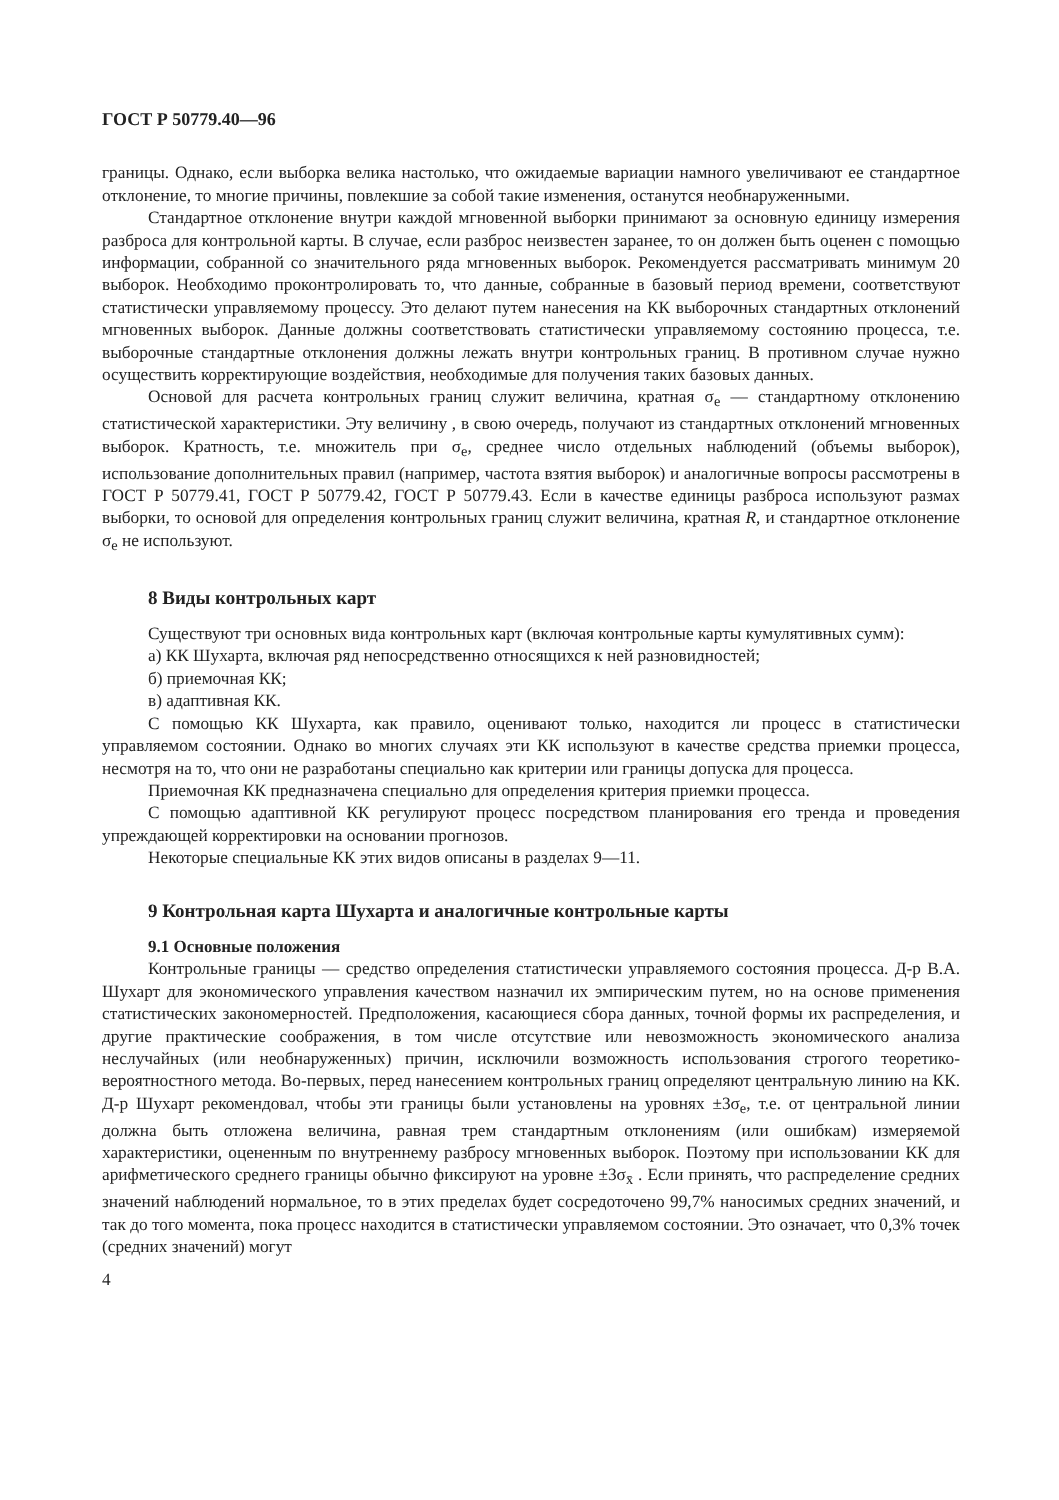ГОСТ Р 50779.40—96
границы. Однако, если выборка велика настолько, что ожидаемые вариации намного увеличивают ее стандартное отклонение, то многие причины, повлекшие за собой такие изменения, останутся необнаруженными.
Стандартное отклонение внутри каждой мгновенной выборки принимают за основную единицу измерения разброса для контрольной карты. В случае, если разброс неизвестен заранее, то он должен быть оценен с помощью информации, собранной со значительного ряда мгновенных выборок. Рекомендуется рассматривать минимум 20 выборок. Необходимо проконтролировать то, что данные, собранные в базовый период времени, соответствуют статистически управляемому процессу. Это делают путем нанесения на КК выборочных стандартных отклонений мгновенных выборок. Данные должны соответствовать статистически управляемому состоянию процесса, т.е. выборочные стандартные отклонения должны лежать внутри контрольных границ. В противном случае нужно осуществить корректирующие воздействия, необходимые для получения таких базовых данных.
Основой для расчета контрольных границ служит величина, кратная σ<sub>e</sub> — стандартному отклонению статистической характеристики. Эту величину , в свою очередь, получают из стандартных отклонений мгновенных выборок. Кратность, т.е. множитель при σ<sub>e</sub>, среднее число отдельных наблюдений (объемы выборок), использование дополнительных правил (например, частота взятия выборок) и аналогичные вопросы рассмотрены в ГОСТ Р 50779.41, ГОСТ Р 50779.42, ГОСТ Р 50779.43. Если в качестве единицы разброса используют размах выборки, то основой для определения контрольных границ служит величина, кратная R, и стандартное отклонение σ<sub>e</sub> не используют.
8 Виды контрольных карт
Существуют три основных вида контрольных карт (включая контрольные карты кумулятивных сумм):
а) КК Шухарта, включая ряд непосредственно относящихся к ней разновидностей;
б) приемочная КК;
в) адаптивная КК.
С помощью КК Шухарта, как правило, оценивают только, находится ли процесс в статистически управляемом состоянии. Однако во многих случаях эти КК используют в качестве средства приемки процесса, несмотря на то, что они не разработаны специально как критерии или границы допуска для процесса.
Приемочная КК предназначена специально для определения критерия приемки процесса.
С помощью адаптивной КК регулируют процесс посредством планирования его тренда и проведения упреждающей корректировки на основании прогнозов.
Некоторые специальные КК этих видов описаны в разделах 9—11.
9 Контрольная карта Шухарта и аналогичные контрольные карты
9.1 Основные положения
Контрольные границы — средство определения статистически управляемого состояния процесса. Д-р В.А. Шухарт для экономического управления качеством назначил их эмпирическим путем, но на основе применения статистических закономерностей. Предположения, касающиеся сбора данных, точной формы их распределения, и другие практические соображения, в том числе отсутствие или невозможность экономического анализа неслучайных (или необнаруженных) причин, исключили возможность использования строгого теоретико-вероятностного метода. Во-первых, перед нанесением контрольных границ определяют центральную линию на КК. Д-р Шухарт рекомендовал, чтобы эти границы были установлены на уровнях ±3σ<sub>e</sub>, т.е. от центральной линии должна быть отложена величина, равная трем стандартным отклонениям (или ошибкам) измеряемой характеристики, оцененным по внутреннему разбросу мгновенных выборок. Поэтому при использовании КК для арифметического среднего границы обычно фиксируют на уровне ±3σ<sub>x̄</sub> . Если принять, что распределение средних значений наблюдений нормальное, то в этих пределах будет сосредоточено 99,7% наносимых средних значений, и так до того момента, пока процесс находится в статистически управляемом состоянии. Это означает, что 0,3% точек (средних значений) могут
4